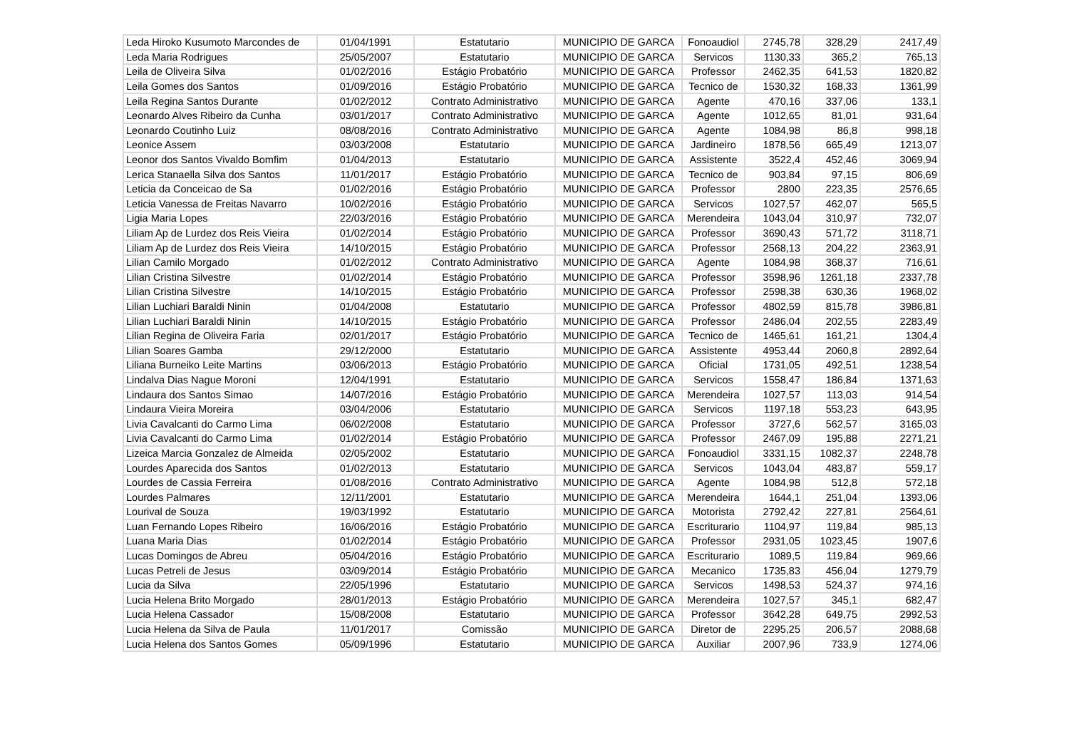| Leda Hiroko Kusumoto Marcondes de | 01/04/1991 | Estatutario | MUNICIPIO DE GARCA | Fonoaudiol | 2745,78 | 328,29 | 2417,49 |
| Leda Maria Rodrigues | 25/05/2007 | Estatutario | MUNICIPIO DE GARCA | Servicos | 1130,33 | 365,2 | 765,13 |
| Leila de Oliveira Silva | 01/02/2016 | Estágio Probatório | MUNICIPIO DE GARCA | Professor | 2462,35 | 641,53 | 1820,82 |
| Leila Gomes dos Santos | 01/09/2016 | Estágio Probatório | MUNICIPIO DE GARCA | Tecnico de | 1530,32 | 168,33 | 1361,99 |
| Leila Regina Santos Durante | 01/02/2012 | Contrato Administrativo | MUNICIPIO DE GARCA | Agente | 470,16 | 337,06 | 133,1 |
| Leonardo Alves Ribeiro da Cunha | 03/01/2017 | Contrato Administrativo | MUNICIPIO DE GARCA | Agente | 1012,65 | 81,01 | 931,64 |
| Leonardo Coutinho Luiz | 08/08/2016 | Contrato Administrativo | MUNICIPIO DE GARCA | Agente | 1084,98 | 86,8 | 998,18 |
| Leonice Assem | 03/03/2008 | Estatutario | MUNICIPIO DE GARCA | Jardineiro | 1878,56 | 665,49 | 1213,07 |
| Leonor dos Santos Vivaldo Bomfim | 01/04/2013 | Estatutario | MUNICIPIO DE GARCA | Assistente | 3522,4 | 452,46 | 3069,94 |
| Lerica Stanaella Silva dos Santos | 11/01/2017 | Estágio Probatório | MUNICIPIO DE GARCA | Tecnico de | 903,84 | 97,15 | 806,69 |
| Leticia da Conceicao de Sa | 01/02/2016 | Estágio Probatório | MUNICIPIO DE GARCA | Professor | 2800 | 223,35 | 2576,65 |
| Leticia Vanessa de Freitas Navarro | 10/02/2016 | Estágio Probatório | MUNICIPIO DE GARCA | Servicos | 1027,57 | 462,07 | 565,5 |
| Ligia Maria Lopes | 22/03/2016 | Estágio Probatório | MUNICIPIO DE GARCA | Merendeira | 1043,04 | 310,97 | 732,07 |
| Liliam Ap de Lurdez dos Reis Vieira | 01/02/2014 | Estágio Probatório | MUNICIPIO DE GARCA | Professor | 3690,43 | 571,72 | 3118,71 |
| Liliam Ap de Lurdez dos Reis Vieira | 14/10/2015 | Estágio Probatório | MUNICIPIO DE GARCA | Professor | 2568,13 | 204,22 | 2363,91 |
| Lilian Camilo Morgado | 01/02/2012 | Contrato Administrativo | MUNICIPIO DE GARCA | Agente | 1084,98 | 368,37 | 716,61 |
| Lilian Cristina Silvestre | 01/02/2014 | Estágio Probatório | MUNICIPIO DE GARCA | Professor | 3598,96 | 1261,18 | 2337,78 |
| Lilian Cristina Silvestre | 14/10/2015 | Estágio Probatório | MUNICIPIO DE GARCA | Professor | 2598,38 | 630,36 | 1968,02 |
| Lilian Luchiari Baraldi Ninin | 01/04/2008 | Estatutario | MUNICIPIO DE GARCA | Professor | 4802,59 | 815,78 | 3986,81 |
| Lilian Luchiari Baraldi Ninin | 14/10/2015 | Estágio Probatório | MUNICIPIO DE GARCA | Professor | 2486,04 | 202,55 | 2283,49 |
| Lilian Regina de Oliveira Faria | 02/01/2017 | Estágio Probatório | MUNICIPIO DE GARCA | Tecnico de | 1465,61 | 161,21 | 1304,4 |
| Lilian Soares Gamba | 29/12/2000 | Estatutario | MUNICIPIO DE GARCA | Assistente | 4953,44 | 2060,8 | 2892,64 |
| Liliana Burneiko Leite Martins | 03/06/2013 | Estágio Probatório | MUNICIPIO DE GARCA | Oficial | 1731,05 | 492,51 | 1238,54 |
| Lindalva Dias Nague Moroni | 12/04/1991 | Estatutario | MUNICIPIO DE GARCA | Servicos | 1558,47 | 186,84 | 1371,63 |
| Lindaura dos Santos Simao | 14/07/2016 | Estágio Probatório | MUNICIPIO DE GARCA | Merendeira | 1027,57 | 113,03 | 914,54 |
| Lindaura Vieira Moreira | 03/04/2006 | Estatutario | MUNICIPIO DE GARCA | Servicos | 1197,18 | 553,23 | 643,95 |
| Livia Cavalcanti do Carmo Lima | 06/02/2008 | Estatutario | MUNICIPIO DE GARCA | Professor | 3727,6 | 562,57 | 3165,03 |
| Livia Cavalcanti do Carmo Lima | 01/02/2014 | Estágio Probatório | MUNICIPIO DE GARCA | Professor | 2467,09 | 195,88 | 2271,21 |
| Lizeica Marcia Gonzalez de Almeida | 02/05/2002 | Estatutario | MUNICIPIO DE GARCA | Fonoaudiol | 3331,15 | 1082,37 | 2248,78 |
| Lourdes Aparecida dos Santos | 01/02/2013 | Estatutario | MUNICIPIO DE GARCA | Servicos | 1043,04 | 483,87 | 559,17 |
| Lourdes de Cassia Ferreira | 01/08/2016 | Contrato Administrativo | MUNICIPIO DE GARCA | Agente | 1084,98 | 512,8 | 572,18 |
| Lourdes Palmares | 12/11/2001 | Estatutario | MUNICIPIO DE GARCA | Merendeira | 1644,1 | 251,04 | 1393,06 |
| Lourival de Souza | 19/03/1992 | Estatutario | MUNICIPIO DE GARCA | Motorista | 2792,42 | 227,81 | 2564,61 |
| Luan Fernando Lopes Ribeiro | 16/06/2016 | Estágio Probatório | MUNICIPIO DE GARCA | Escriturario | 1104,97 | 119,84 | 985,13 |
| Luana Maria Dias | 01/02/2014 | Estágio Probatório | MUNICIPIO DE GARCA | Professor | 2931,05 | 1023,45 | 1907,6 |
| Lucas Domingos de Abreu | 05/04/2016 | Estágio Probatório | MUNICIPIO DE GARCA | Escriturario | 1089,5 | 119,84 | 969,66 |
| Lucas Petreli de Jesus | 03/09/2014 | Estágio Probatório | MUNICIPIO DE GARCA | Mecanico | 1735,83 | 456,04 | 1279,79 |
| Lucia da Silva | 22/05/1996 | Estatutario | MUNICIPIO DE GARCA | Servicos | 1498,53 | 524,37 | 974,16 |
| Lucia Helena Brito Morgado | 28/01/2013 | Estágio Probatório | MUNICIPIO DE GARCA | Merendeira | 1027,57 | 345,1 | 682,47 |
| Lucia Helena Cassador | 15/08/2008 | Estatutario | MUNICIPIO DE GARCA | Professor | 3642,28 | 649,75 | 2992,53 |
| Lucia Helena da Silva de Paula | 11/01/2017 | Comissão | MUNICIPIO DE GARCA | Diretor de | 2295,25 | 206,57 | 2088,68 |
| Lucia Helena dos Santos Gomes | 05/09/1996 | Estatutario | MUNICIPIO DE GARCA | Auxiliar | 2007,96 | 733,9 | 1274,06 |